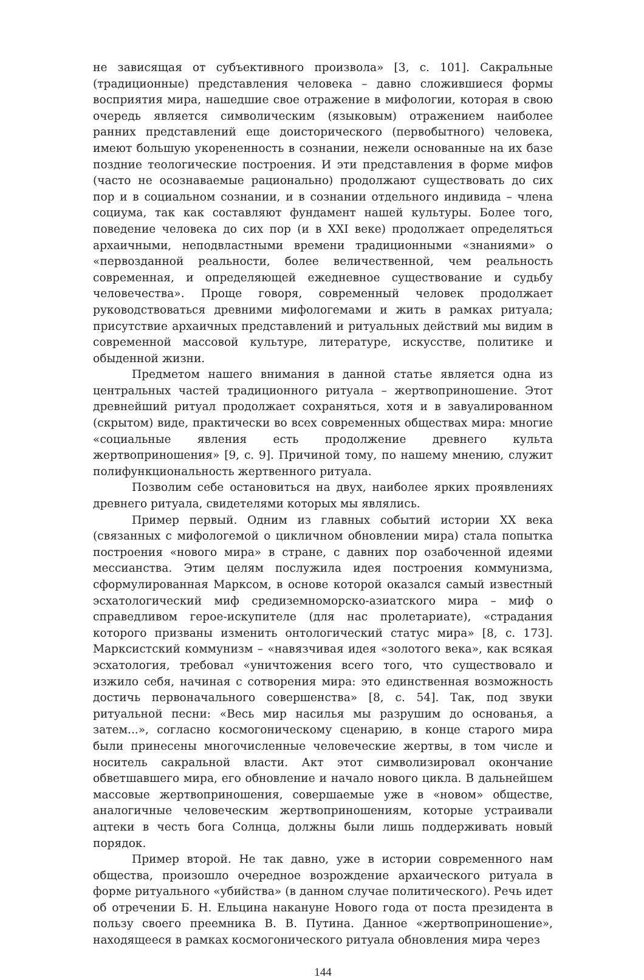не зависящая от субъективного произвола» [3, с. 101]. Сакральные (традиционные) представления человека – давно сложившиеся формы восприятия мира, нашедшие свое отражение в мифологии, которая в свою очередь является символическим (языковым) отражением наиболее ранних представлений еще доисторического (первобытного) человека, имеют большую укорененность в сознании, нежели основанные на их базе поздние теологические построения. И эти представления в форме мифов (часто не осознаваемые рационально) продолжают существовать до сих пор и в социальном сознании, и в сознании отдельного индивида – члена социума, так как составляют фундамент нашей культуры. Более того, поведение человека до сих пор (и в XXI веке) продолжает определяться архаичными, неподвластными времени традиционными «знаниями» о «первозданной реальности, более величественной, чем реальность современная, и определяющей ежедневное существование и судьбу человечества». Проще говоря, современный человек продолжает руководствоваться древними мифологемами и жить в рамках ритуала; присутствие архаичных представлений и ритуальных действий мы видим в современной массовой культуре, литературе, искусстве, политике и обыденной жизни.
Предметом нашего внимания в данной статье является одна из центральных частей традиционного ритуала – жертвоприношение. Этот древнейший ритуал продолжает сохраняться, хотя и в завуалированном (скрытом) виде, практически во всех современных обществах мира: многие «социальные явления есть продолжение древнего культа жертвоприношения» [9, с. 9]. Причиной тому, по нашему мнению, служит полифункциональность жертвенного ритуала.
Позволим себе остановиться на двух, наиболее ярких проявлениях древнего ритуала, свидетелями которых мы являлись.
Пример первый. Одним из главных событий истории XX века (связанных с мифологемой о цикличном обновлении мира) стала попытка построения «нового мира» в стране, с давних пор озабоченной идеями мессианства. Этим целям послужила идея построения коммунизма, сформулированная Марксом, в основе которой оказался самый известный эсхатологический миф средиземноморско-азиатского мира – миф о справедливом герое-искупителе (для нас пролетариате), «страдания которого призваны изменить онтологический статус мира» [8, с. 173]. Марксистский коммунизм – «навязчивая идея «золотого века», как всякая эсхатология, требовал «уничтожения всего того, что существовало и изжило себя, начиная с сотворения мира: это единственная возможность достичь первоначального совершенства» [8, с. 54]. Так, под звуки ритуальной песни: «Весь мир насилья мы разрушим до основанья, а затем...», согласно космогоническому сценарию, в конце старого мира были принесены многочисленные человеческие жертвы, в том числе и носитель сакральной власти. Акт этот символизировал окончание обветшавшего мира, его обновление и начало нового цикла. В дальнейшем массовые жертвоприношения, совершаемые уже в «новом» обществе, аналогичные человеческим жертвоприношениям, которые устраивали ацтеки в честь бога Солнца, должны были лишь поддерживать новый порядок.
Пример второй. Не так давно, уже в истории современного нам общества, произошло очередное возрождение архаического ритуала в форме ритуального «убийства» (в данном случае политического). Речь идет об отречении Б. Н. Ельцина накануне Нового года от поста президента в пользу своего преемника В. В. Путина. Данное «жертвоприношение», находящееся в рамках космогонического ритуала обновления мира через
144